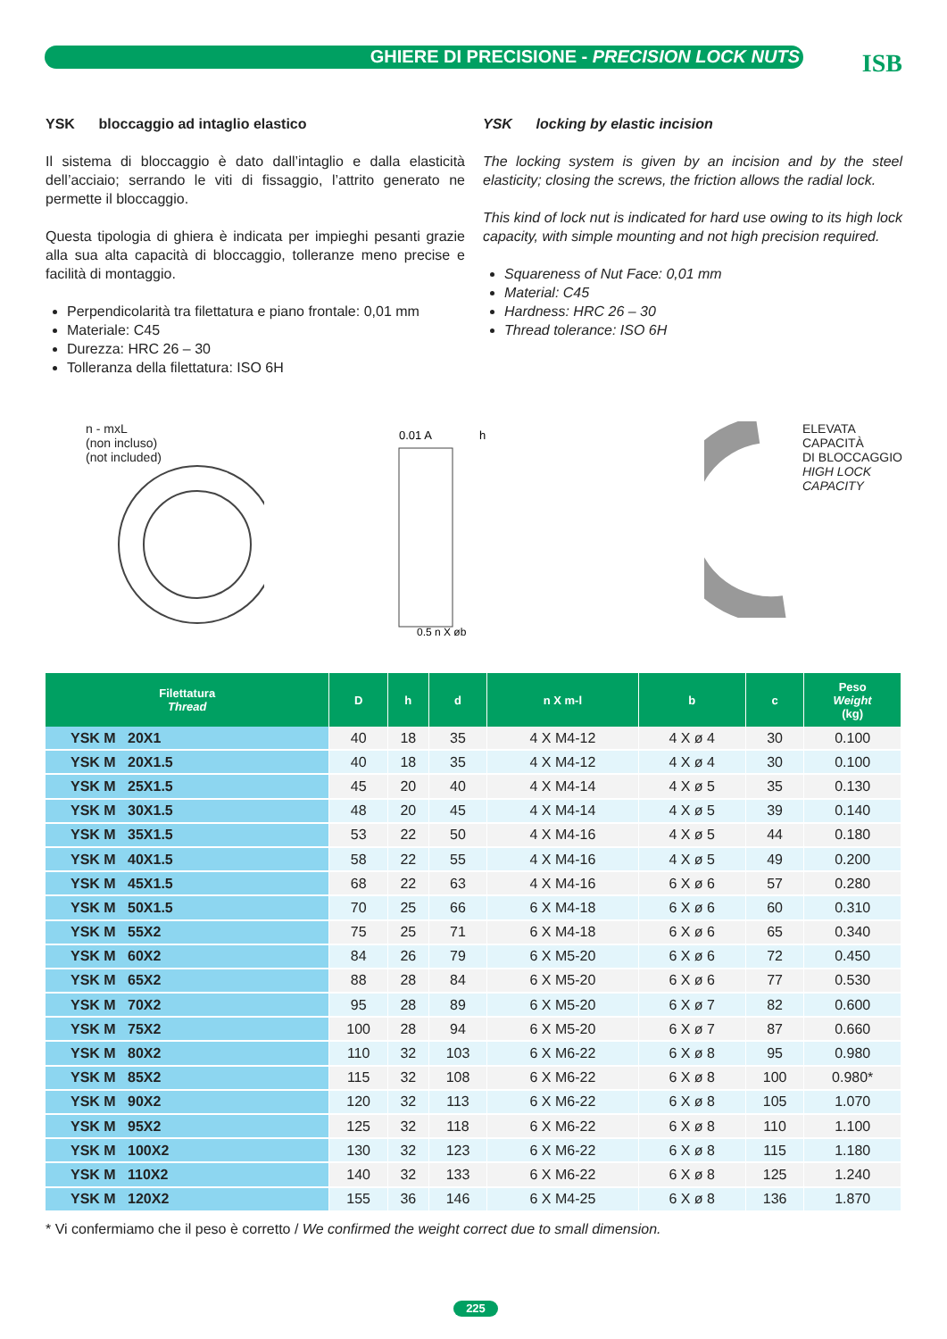GHIERE DI PRECISIONE - PRECISION LOCK NUTS ISB
YSK bloccaggio ad intaglio elastico
Il sistema di bloccaggio è dato dall’intaglio e dalla elasticità dell’acciaio; serrando le viti di fissaggio, l’attrito generato ne permette il bloccaggio.
Questa tipologia di ghiera è indicata per impieghi pesanti grazie alla sua alta capacità di bloccaggio, tolleranze meno precise e facilità di montaggio.
Perpendicolarità tra filettatura e piano frontale: 0,01 mm
Materiale: C45
Durezza: HRC 26 – 30
Tolleranza della filettatura: ISO 6H
YSK locking by elastic incision
The locking system is given by an incision and by the steel elasticity; closing the screws, the friction allows the radial lock.
This kind of lock nut is indicated for hard use owing to its high lock capacity, with simple mounting and not high precision required.
Squareness of Nut Face: 0,01 mm
Material: C45
Hardness: HRC 26 – 30
Thread tolerance: ISO 6H
n - mxL
(non incluso)
(not included)
0.01 A
0.5 n X øb
h
ELEVATA
CAPACITÀ
DI BLOCCAGGIO
HIGH LOCK
CAPACITY
| Filettatura Thread | D | h | d | n X m-l | b | c | Peso Weight (kg) |
| --- | --- | --- | --- | --- | --- | --- | --- |
| YSK M 20X1 | 40 | 18 | 35 | 4 X M4-12 | 4 X ø 4 | 30 | 0.100 |
| YSK M 20X1.5 | 40 | 18 | 35 | 4 X M4-12 | 4 X ø 4 | 30 | 0.100 |
| YSK M 25X1.5 | 45 | 20 | 40 | 4 X M4-14 | 4 X ø 5 | 35 | 0.130 |
| YSK M 30X1.5 | 48 | 20 | 45 | 4 X M4-14 | 4 X ø 5 | 39 | 0.140 |
| YSK M 35X1.5 | 53 | 22 | 50 | 4 X M4-16 | 4 X ø 5 | 44 | 0.180 |
| YSK M 40X1.5 | 58 | 22 | 55 | 4 X M4-16 | 4 X ø 5 | 49 | 0.200 |
| YSK M 45X1.5 | 68 | 22 | 63 | 4 X M4-16 | 6 X ø 6 | 57 | 0.280 |
| YSK M 50X1.5 | 70 | 25 | 66 | 6 X M4-18 | 6 X ø 6 | 60 | 0.310 |
| YSK M 55X2 | 75 | 25 | 71 | 6 X M4-18 | 6 X ø 6 | 65 | 0.340 |
| YSK M 60X2 | 84 | 26 | 79 | 6 X M5-20 | 6 X ø 6 | 72 | 0.450 |
| YSK M 65X2 | 88 | 28 | 84 | 6 X M5-20 | 6 X ø 6 | 77 | 0.530 |
| YSK M 70X2 | 95 | 28 | 89 | 6 X M5-20 | 6 X ø 7 | 82 | 0.600 |
| YSK M 75X2 | 100 | 28 | 94 | 6 X M5-20 | 6 X ø 7 | 87 | 0.660 |
| YSK M 80X2 | 110 | 32 | 103 | 6 X M6-22 | 6 X ø 8 | 95 | 0.980 |
| YSK M 85X2 | 115 | 32 | 108 | 6 X M6-22 | 6 X ø 8 | 100 | 0.980* |
| YSK M 90X2 | 120 | 32 | 113 | 6 X M6-22 | 6 X ø 8 | 105 | 1.070 |
| YSK M 95X2 | 125 | 32 | 118 | 6 X M6-22 | 6 X ø 8 | 110 | 1.100 |
| YSK M 100X2 | 130 | 32 | 123 | 6 X M6-22 | 6 X ø 8 | 115 | 1.180 |
| YSK M 110X2 | 140 | 32 | 133 | 6 X M6-22 | 6 X ø 8 | 125 | 1.240 |
| YSK M 120X2 | 155 | 36 | 146 | 6 X M4-25 | 6 X ø 8 | 136 | 1.870 |
* Vi confermiamo che il peso è corretto / We confirmed the weight correct due to small dimension.
225